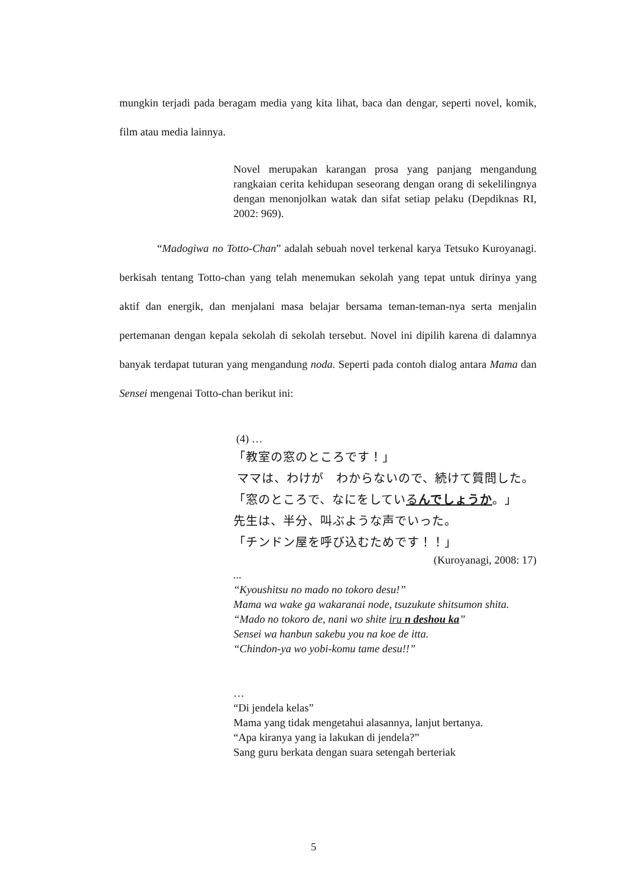mungkin terjadi pada beragam media yang kita lihat, baca dan dengar, seperti novel, komik, film atau media lainnya.
Novel merupakan karangan prosa yang panjang mengandung rangkaian cerita kehidupan seseorang dengan orang di sekelilingnya dengan menonjolkan watak dan sifat setiap pelaku (Depdiknas RI, 2002: 969).
“Madogiwa no Totto-Chan” adalah sebuah novel terkenal karya Tetsuko Kuroyanagi. berkisah tentang Totto-chan yang telah menemukan sekolah yang tepat untuk dirinya yang aktif dan energik, dan menjalani masa belajar bersama teman-teman-nya serta menjalin pertemanan dengan kepala sekolah di sekolah tersebut. Novel ini dipilih karena di dalamnya banyak terdapat tuturan yang mengandung noda. Seperti pada contoh dialog antara Mama dan Sensei mengenai Totto-chan berikut ini:
(4) …
「教室の窓のところです！」
ママは、わけが　わからないので、続けて質問した。
「窓のところで、なにをしているんでしょうか。」
先生は、半分、叫ぶような声でいった。
「チンドン屋を呼び込むためです！！」
(Kuroyanagi, 2008: 17)
...
“Kyoushitsu no mado no tokoro desu!”
Mama wa wake ga wakaranai node, tsuzukute shitsumon shita.
“Mado no tokoro de, nani wo shite iru n deshou ka”
Sensei wa hanbun sakebu you na koe de itta.
“Chindon-ya wo yobi-komu tame desu!!”
…
“Di jendela kelas”
Mama yang tidak mengetahui alasannya, lanjut bertanya.
“Apa kiranya yang ia lakukan di jendela?”
Sang guru berkata dengan suara setengah berteriak
5